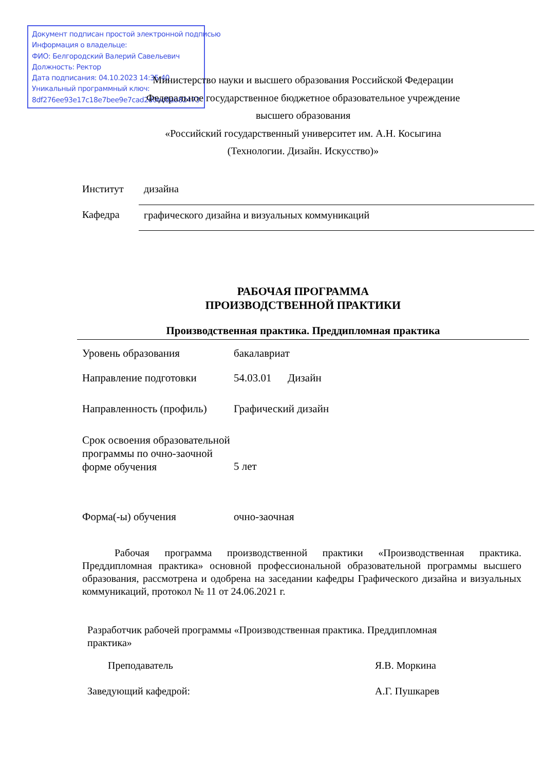Документ подписан простой электронной подписью
Информация о владельце:
ФИО: Белгородский Валерий Савельевич
Должность: Ректор
Дата подписания: 04.10.2023 14:35:40
Уникальный программный ключ:
8df276ee93e17c18e7bee9e7cad2d0ed9ab82473
Министерство науки и высшего образования Российской Федерации
Федеральное государственное бюджетное образовательное учреждение
высшего образования
«Российский государственный университет им. А.Н. Косыгина
(Технологии. Дизайн. Искусство)»
| Институт | дизайна |
| Кафедра | графического дизайна и визуальных коммуникаций |
РАБОЧАЯ ПРОГРАММА
ПРОИЗВОДСТВЕННОЙ ПРАКТИКИ
Производственная практика. Преддипломная практика
| Уровень образования | бакалавриат |
| Направление подготовки | 54.03.01 Дизайн |
| Направленность (профиль) | Графический дизайн |
| Срок освоения образовательной программы по очно-заочной формe обучения | 5 лет |
| Форма(-ы) обучения | очно-заочная |
Рабочая программа производственной практики «Производственная практика. Преддипломная практика» основной профессиональной образовательной программы высшего образования, рассмотрена и одобрена на заседании кафедры Графического дизайна и визуальных коммуникаций, протокол № 11 от 24.06.2021 г.
Разработчик рабочей программы «Производственная практика. Преддипломная практика»
| Преподаватель | Я.В. Моркина |
| Заведующий кафедрой: | А.Г. Пушкарев |